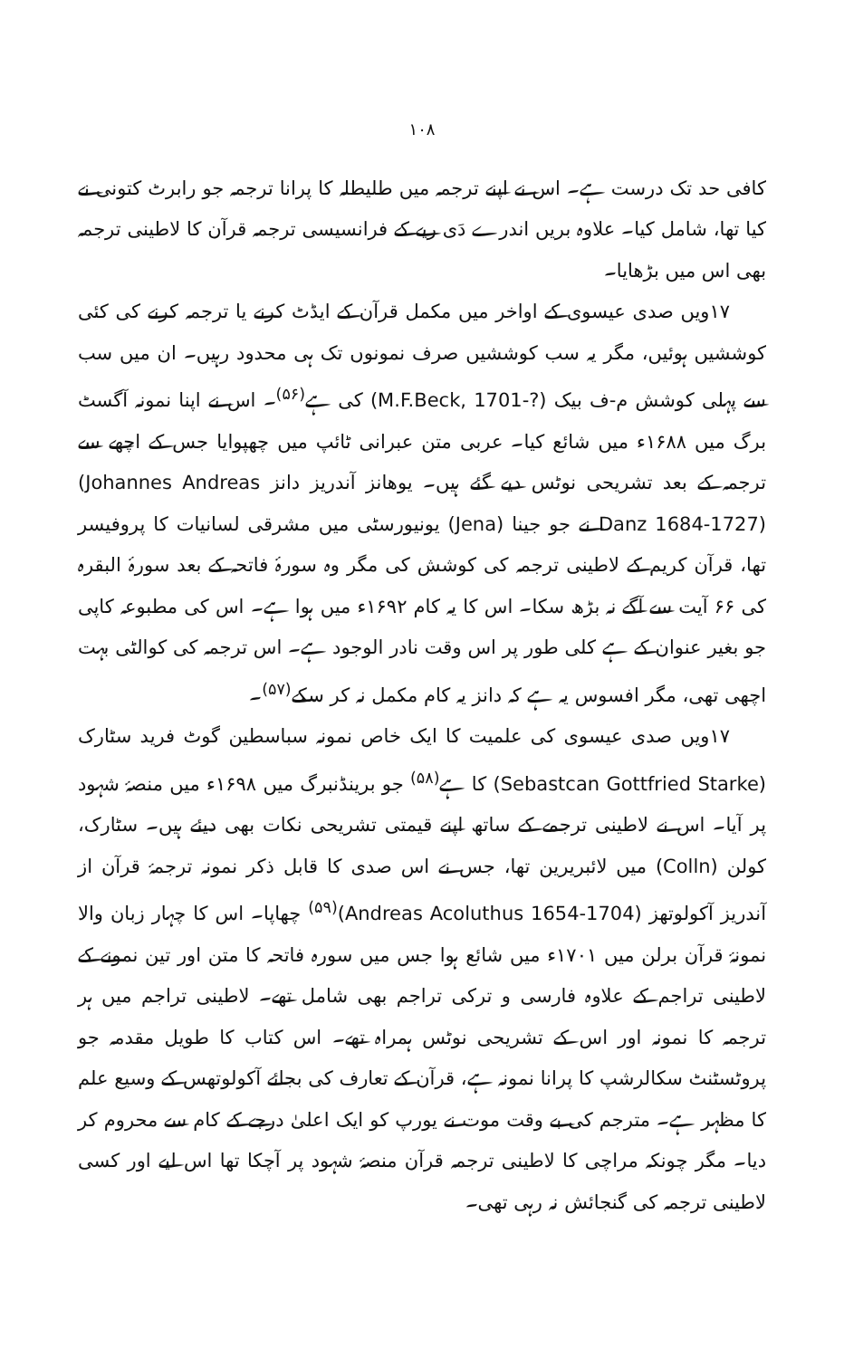۱۰۸
کافی حد تک درست ہے۔ اس نے اپنے ترجمہ میں طلیطلہ کا پرانا ترجمہ جو رابرٹ کتونی نے کیا تھا، شامل کیا۔ علاوہ بریں اندرے دَی ریے کے فرانسیسی ترجمہ قرآن کا لاطینی ترجمہ بھی اس میں بڑھایا۔
۱۷ویں صدی عیسوی کے اواخر میں مکمل قرآن کے ایڈٹ کرنے یا ترجمہ کرنے کی کئی کوششیں ہوئیں، مگر یہ سب کوششیں صرف نمونوں تک ہی محدود رہیں۔ ان میں سب سے پہلی کوشش م-ف بیک (M.F.Beck, 1701-?) کی ہے<sup>(۵۶)</sup>۔ اس نے اپنا نمونہ آگسٹ برگ میں ۱۶۸۸ء میں شائع کیا۔ عربی متن عبرانی ٹائپ میں چھپوایا جس کے اچھے سے ترجمہ کے بعد تشریحی نوٹس دیے گئے ہیں۔ یوھانز آندریز دانز (Johannes Andreas Danz 1684-1727) نے جو جینا (Jena) یونیورسٹی میں مشرقی لسانیات کا پروفیسر تھا، قرآن کریم کے لاطینی ترجمہ کی کوشش کی مگر وہ سورۂ فاتحہ کے بعد سورۂ البقرہ کی ۶۶ آیت سے آگے نہ بڑھ سکا۔ اس کا یہ کام ۱۶۹۲ء میں ہوا ہے۔ اس کی مطبوعہ کاپی جو بغیر عنوان کے ہے کلی طور پر اس وقت نادر الوجود ہے۔ اس ترجمہ کی کوالٹی بہت اچھی تھی، مگر افسوس یہ ہے کہ دانز یہ کام مکمل نہ کر سکے<sup>(۵۷)</sup>۔
۱۷ویں صدی عیسوی کی علمیت کا ایک خاص نمونہ سباسطین گوٹ فرید سٹارک (Sebastcan Gottfried Starke) کا ہے<sup>(۵۸)</sup> جو برینڈنبرگ میں ۱۶۹۸ء میں منصۂ شہود پر آیا۔ اس نے لاطینی ترجمے کے ساتھ اپنے قیمتی تشریحی نکات بھی دیئے ہیں۔ سٹارک، کولن (Colln) میں لائبریرین تھا، جس نے اس صدی کا قابل ذکر نمونہ ترجمۂ قرآن از آندریز آکولوتھز (Andreas Acoluthus 1654-1704)<sup>(۵۹)</sup> چھاپا۔ اس کا چہار زبان والا نمونۂ قرآن برلن میں ۱۷۰۱ء میں شائع ہوا جس میں سورہ فاتحہ کا متن اور تین نمونے کے لاطینی تراجم کے علاوہ فارسی و ترکی تراجم بھی شامل تھے۔ لاطینی تراجم میں ہر ترجمہ کا نمونہ اور اس کے تشریحی نوٹس ہمراہ تھے۔ اس کتاب کا طویل مقدمہ جو پروٹسٹنٹ سکالرشپ کا پرانا نمونہ ہے، قرآن کے تعارف کی بجائے آکولوتھس کے وسیع علم کا مظہر ہے۔ مترجم کی بے وقت موت نے یورپ کو ایک اعلیٰ درجے کے کام سے محروم کر دیا۔ مگر چونکہ مراچی کا لاطینی ترجمہ قرآن منصۂ شہود پر آچکا تھا اس لیے اور کسی لاطینی ترجمہ کی گنجائش نہ رہی تھی۔